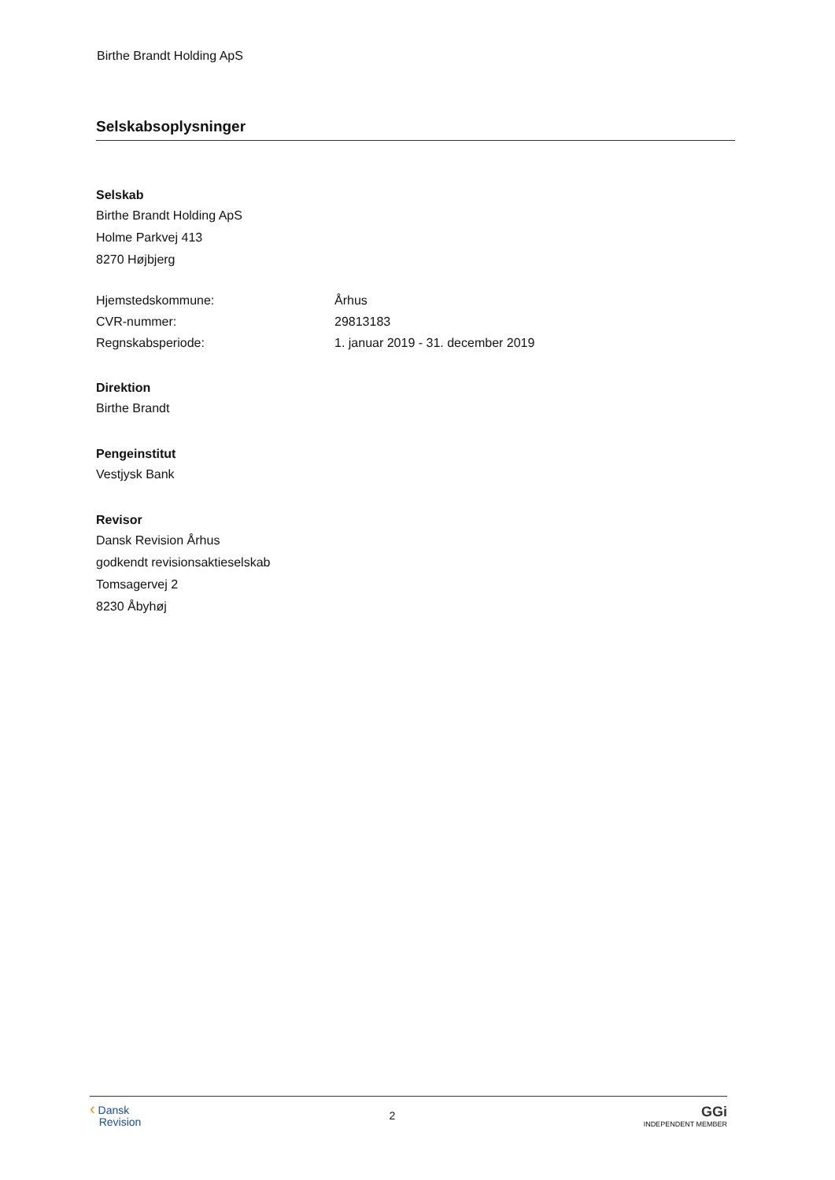Birthe Brandt Holding ApS
Selskabsoplysninger
Selskab
Birthe Brandt Holding ApS
Holme Parkvej 413
8270 Højbjerg
| Hjemstedskommune: | Århus |
| CVR-nummer: | 29813183 |
| Regnskabsperiode: | 1. januar 2019 - 31. december 2019 |
Direktion
Birthe Brandt
Pengeinstitut
Vestjysk Bank
Revisor
Dansk Revision Århus
godkendt revisionsaktieselskab
Tomsagervej 2
8230 Åbyhøj
‹ Dansk
Revision
2
GGi
INDEPENDENT MEMBER